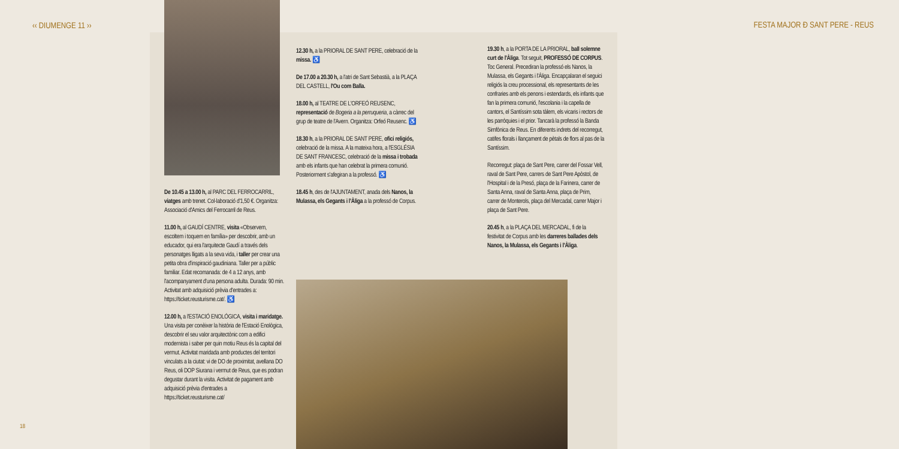‹‹ DIUMENGE 11 ›› FESTA MAJOR Ð SANT PERE - REUS
De 10.45 a 13.00 h, al PARC DEL FERROCARRIL, viatges amb trenet. Col·laboració d'1,50 €. Organitza: Associació d'Amics del Ferrocarril de Reus.
11.00 h, al GAUDÍ CENTRE, visita «Observem, escoltem i toquem en família» per descobrir, amb un educador, qui era l'arquitecte Gaudí a través dels personatges lligats a la seva vida, i taller per crear una petita obra d'inspiració gaudiniana. Taller per a públic familiar. Edat recomanada: de 4 a 12 anys, amb l'acompanyament d'una persona adulta. Durada: 90 min. Activitat amb adquisició prèvia d'entrades a: https://ticket.reusturisme.cat/. ♿
12.00 h, a l'ESTACIÓ ENOLÒGICA, visita i maridatge. Una visita per conèixer la història de l'Estació Enològica, descobrir el seu valor arquitectònic com a edifici modernista i saber per quin motiu Reus és la capital del vermut. Activitat maridada amb productes del territori vinculats a la ciutat: vi de DO de proximitat, avellana DO Reus, oli DOP Siurana i vermut de Reus, que es podran degustar durant la visita. Activitat de pagament amb adquisició prèvia d'entrades a https://ticket.reusturisme.cat/
12.30 h, a la PRIORAL DE SANT PERE, celebració de la missa. ♿
De 17.00 a 20.30 h, a l'atri de Sant Sebastià, a la PLAÇA DEL CASTELL, l'Ou com Balla.
18.00 h, al TEATRE DE L'ORFEÓ REUSENC, representació de Bogeria a la perruqueria, a càrrec del grup de teatre de l'Avern. Organitza: Orfeó Reusenc. ♿
18.30 h, a la PRIORAL DE SANT PERE, ofici religiós, celebració de la missa. A la mateixa hora, a l'ESGLÉSIA DE SANT FRANCESC, celebració de la missa i trobada amb els infants que han celebrat la primera comunió. Posteriorment s'afegiran a la professó. ♿
18.45 h, des de l'AJUNTAMENT, anada dels Nanos, la Mulassa, els Gegants i l'Àliga a la professó de Corpus.
19.30 h, a la PORTA DE LA PRIORAL, ball solemne curt de l'Àliga. Tot seguit, PROFESSÓ DE CORPUS. Toc General. Precediran la professó els Nanos, la Mulassa, els Gegants i l'Àliga. Encapçalaran el seguici religiós la creu processional, els representants de les confraries amb els penons i estendards, els infants que fan la primera comunió, l'escolania i la capella de cantors, el Santíssim sota tàlem, els vicaris i rectors de les parròquies i el prior. Tancarà la professó la Banda Simfònica de Reus. En diferents indrets del recorregut, catifes florals i llançament de pètals de flors al pas de la Santíssim.
Recorregut: plaça de Sant Pere, carrer del Fossar Vell, raval de Sant Pere, carrers de Sant Pere Apòstol, de l'Hospital i de la Presó, plaça de la Farinera, carrer de Santa Anna, raval de Santa Anna, plaça de Prim, carrer de Monterols, plaça del Mercadal, carrer Major i plaça de Sant Pere.
20.45 h, a la PLAÇA DEL MERCADAL, fi de la festivitat de Corpus amb les darreres ballades dels Nanos, la Mulassa, els Gegants i l'Àliga.
18